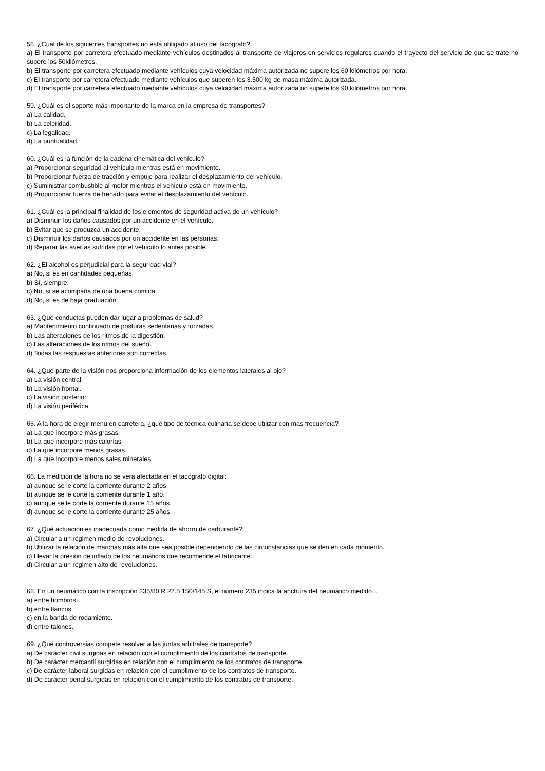58. ¿Cuál de los siguientes transportes no está obligado al uso del tacógrafo?
a) El transporte por carretera efectuado mediante vehículos destinados al transporte de viajeros en servicios regulares cuando el trayecto del servicio de que se trate no supere los 50kilómetros.
b) El transporte por carretera efectuado mediante vehículos cuya velocidad máxima autorizada no supere los 60 kilómetros por hora.
c) El transporte por carretera efectuado mediante vehículos que superen los 3.500 kg de masa máxima autorizada.
d) El transporte por carretera efectuado mediante vehículos cuya velocidad máxima autorizada no supere los 90 kilómetros por hora.
59. ¿Cuál es el soporte más importante de la marca en la empresa de transportes?
a) La calidad.
b) La celeridad.
c) La legalidad.
d) La puntualidad.
60. ¿Cuál es la función de la cadena cinemática del vehículo?
a) Proporcionar seguridad al vehículo mientras está en movimiento.
b) Proporcionar fuerza de tracción y empuje para realizar el desplazamiento del vehículo.
c) Suministrar combustible al motor mientras el vehículo está en movimiento.
d) Proporcionar fuerza de frenado para evitar el desplazamiento del vehículo.
61. ¿Cuál es la principal finalidad de los elementos de seguridad activa de un vehículo?
a) Disminuir los daños causados por un accidente en el vehículo.
b) Evitar que se produzca un accidente.
c) Disminuir los daños causados por un accidente en las personas.
d) Reparar las averías sufridas por el vehículo lo antes posible.
62. ¿El alcohol es perjudicial para la seguridad vial?
a) No, si es en cantidades pequeñas.
b) Sí, siempre.
c) No, si se acompaña de una buena comida.
d) No, si es de baja graduación.
63. ¿Qué conductas pueden dar lugar a problemas de salud?
a) Mantenimiento continuado de posturas sedentarias y forzadas.
b) Las alteraciones de los ritmos de la digestión.
c) Las alteraciones de los ritmos del sueño.
d) Todas las respuestas anteriores son correctas.
64. ¿Qué parte de la visión nos proporciona información de los elementos laterales al ojo?
a) La visión central.
b) La visión frontal.
c) La visión posterior.
d) La visión periférica.
65. A la hora de elegir menú en carretera, ¿qué tipo de técnica culinaria se debe utilizar con más frecuencia?
a) La que incorpore más grasas.
b) La que incorpore más calorías
c) La que incorpore menos grasas.
d) La que incorpore menos sales minerales.
66. La medición de la hora no se verá afectada en el tacógrafo digital:
a) aunque se le corte la corriente durante 2 años.
b) aunque se le corte la corriente durante 1 año.
c) aunque se le corte la corriente durante 15 años.
d) aunque se le corte la corriente durante 25 años.
67. ¿Qué actuación es inadecuada como medida de ahorro de carburante?
a) Circular a un régimen medio de revoluciones.
b) Utilizar la relación de marchas más alta que sea posible dependiendo de las circunstancias que se den en cada momento.
c) Llevar la presión de inflado de los neumáticos que recomiende el fabricante.
d) Circular a un régimen alto de revoluciones.
68. En un neumático con la inscripción 235/80 R 22.5 150/145 S, el número 235 indica la anchura del neumático medido...
a) entre hombros.
b) entre flancos.
c) en la banda de rodamiento.
d) entre talones.
69. ¿Qué controversias compete resolver a las juntas arbitrales de transporte?
a) De carácter civil surgidas en relación con el cumplimiento de los contratos de transporte.
b) De carácter mercantil surgidas en relación con el cumplimiento de los contratos de transporte.
c) De carácter laboral surgidas en relación con el cumplimiento de los contratos de transporte.
d) De carácter penal surgidas en relación con el cumplimiento de los contratos de transporte.